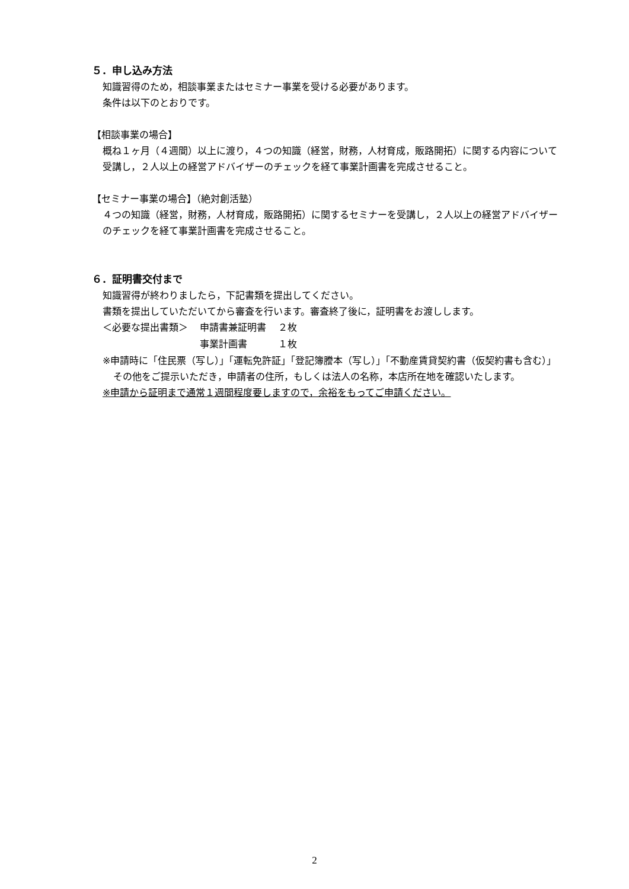５．申し込み方法
知識習得のため，相談事業またはセミナー事業を受ける必要があります。
条件は以下のとおりです。
【相談事業の場合】
概ね１ヶ月（４週間）以上に渡り，４つの知識（経営，財務，人材育成，販路開拓）に関する内容について受講し，２人以上の経営アドバイザーのチェックを経て事業計画書を完成させること。
【セミナー事業の場合】（絶対創活塾）
４つの知識（経営，財務，人材育成，販路開拓）に関するセミナーを受講し，２人以上の経営アドバイザーのチェックを経て事業計画書を完成させること。
６．証明書交付まで
知識習得が終わりましたら，下記書類を提出してください。
書類を提出していただいてから審査を行います。審査終了後に，証明書をお渡しします。
| ＜必要な提出書類＞ | 申請書兼証明書 | ２枚 |
| | 事業計画書 | １枚 |
※申請時に「住民票（写し）」「運転免許証」「登記簿謄本（写し）」「不動産賃貸契約書（仮契約書も含む）」その他をご提示いただき，申請者の住所，もしくは法人の名称，本店所在地を確認いたします。
※申請から証明まで通常１週間程度要しますので，余裕をもってご申請ください。
2